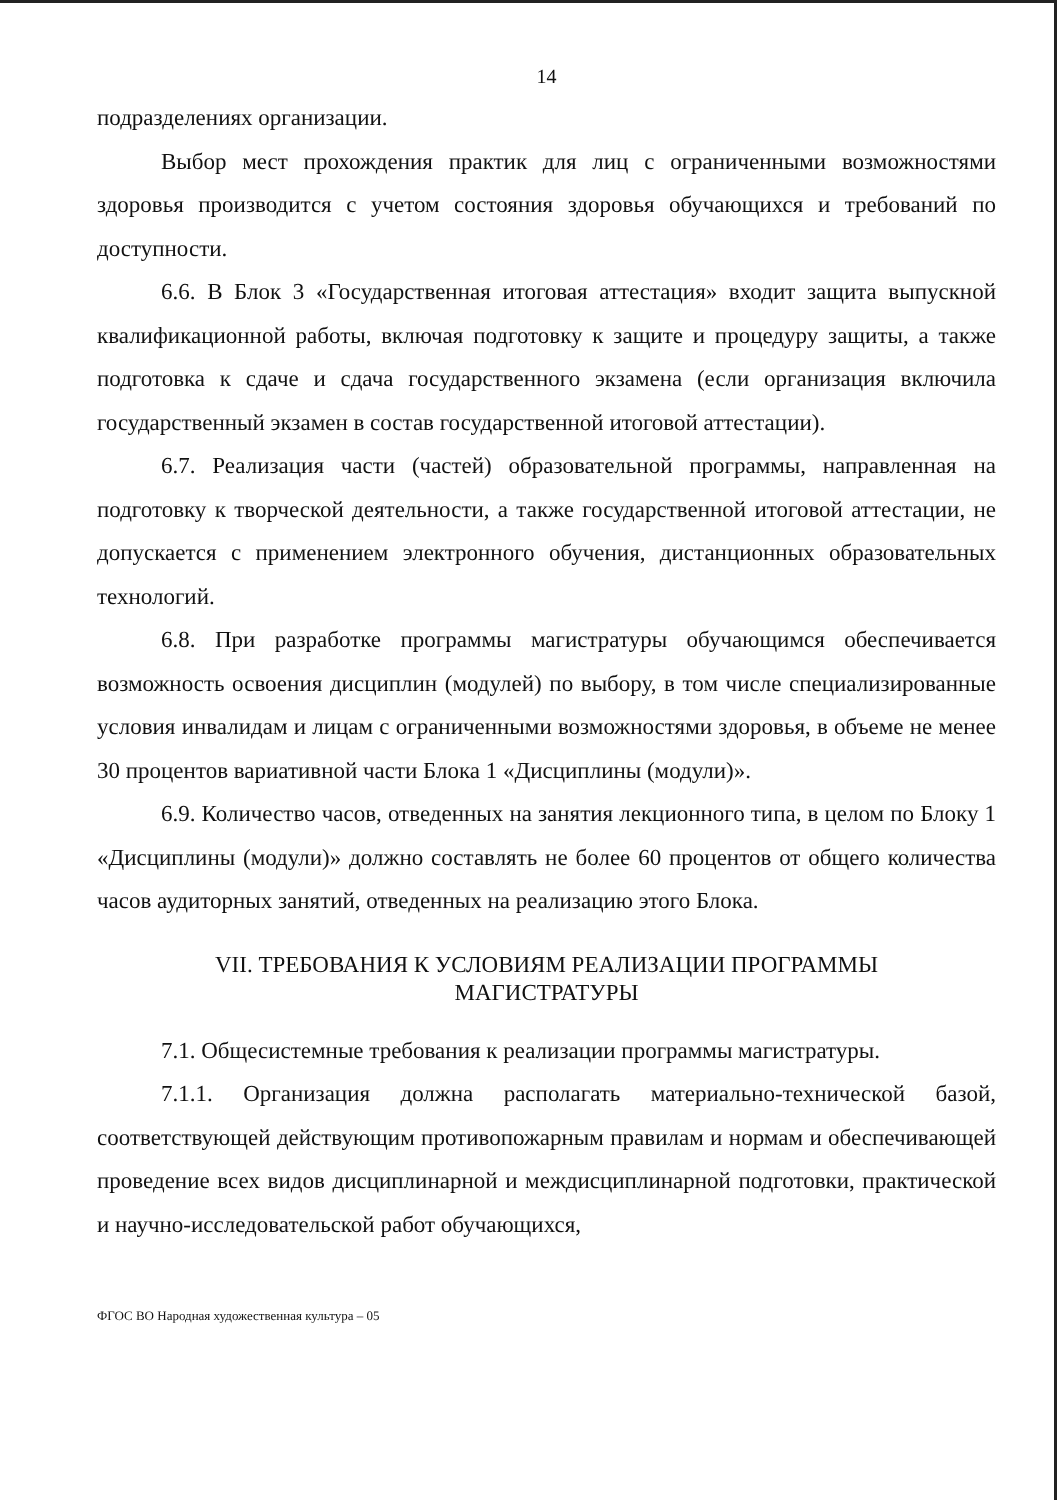14
подразделениях организации.
Выбор мест прохождения практик для лиц с ограниченными возможностями здоровья производится с учетом состояния здоровья обучающихся и требований по доступности.
6.6. В Блок 3 «Государственная итоговая аттестация» входит защита выпускной квалификационной работы, включая подготовку к защите и процедуру защиты, а также подготовка к сдаче и сдача государственного экзамена (если организация включила государственный экзамен в состав государственной итоговой аттестации).
6.7. Реализация части (частей) образовательной программы, направленная на подготовку к творческой деятельности, а также государственной итоговой аттестации, не допускается с применением электронного обучения, дистанционных образовательных технологий.
6.8. При разработке программы магистратуры обучающимся обеспечивается возможность освоения дисциплин (модулей) по выбору, в том числе специализированные условия инвалидам и лицам с ограниченными возможностями здоровья, в объеме не менее 30 процентов вариативной части Блока 1 «Дисциплины (модули)».
6.9. Количество часов, отведенных на занятия лекционного типа, в целом по Блоку 1 «Дисциплины (модули)» должно составлять не более 60 процентов от общего количества часов аудиторных занятий, отведенных на реализацию этого Блока.
VII. ТРЕБОВАНИЯ К УСЛОВИЯМ РЕАЛИЗАЦИИ ПРОГРАММЫ
МАГИСТРАТУРЫ
7.1. Общесистемные требования к реализации программы магистратуры.
7.1.1. Организация должна располагать материально-технической базой, соответствующей действующим противопожарным правилам и нормам и обеспечивающей проведение всех видов дисциплинарной и междисциплинарной подготовки, практической и научно-исследовательской работ обучающихся,
ФГОС ВО Народная художественная культура – 05